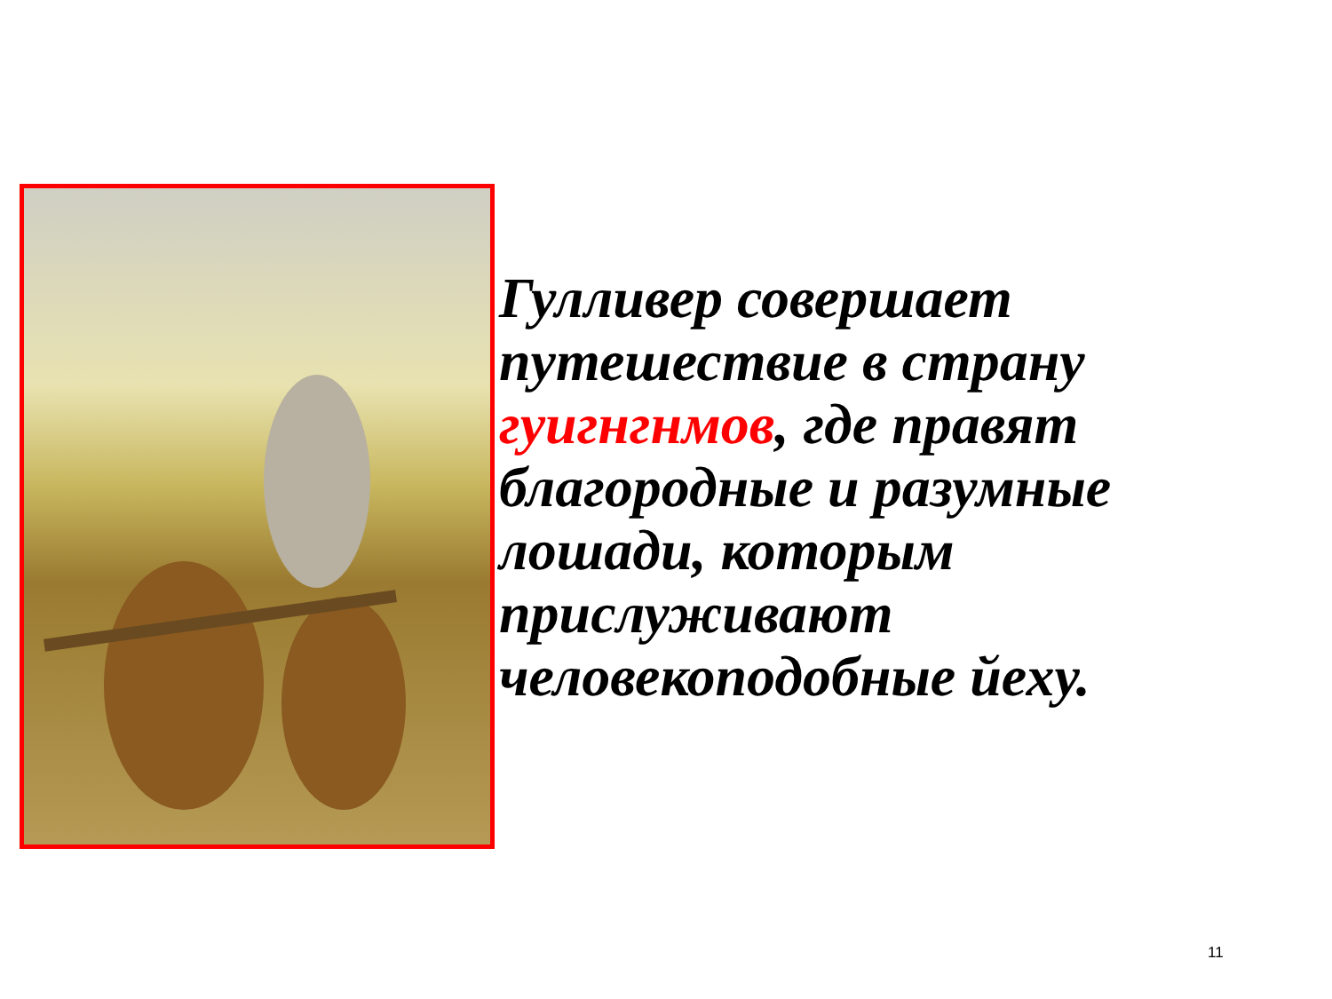Гулливер совершает путешествие в страну гуигнгнмов, где правят благородные и разумные лошади, которым прислуживают человекоподобные йеху.
11